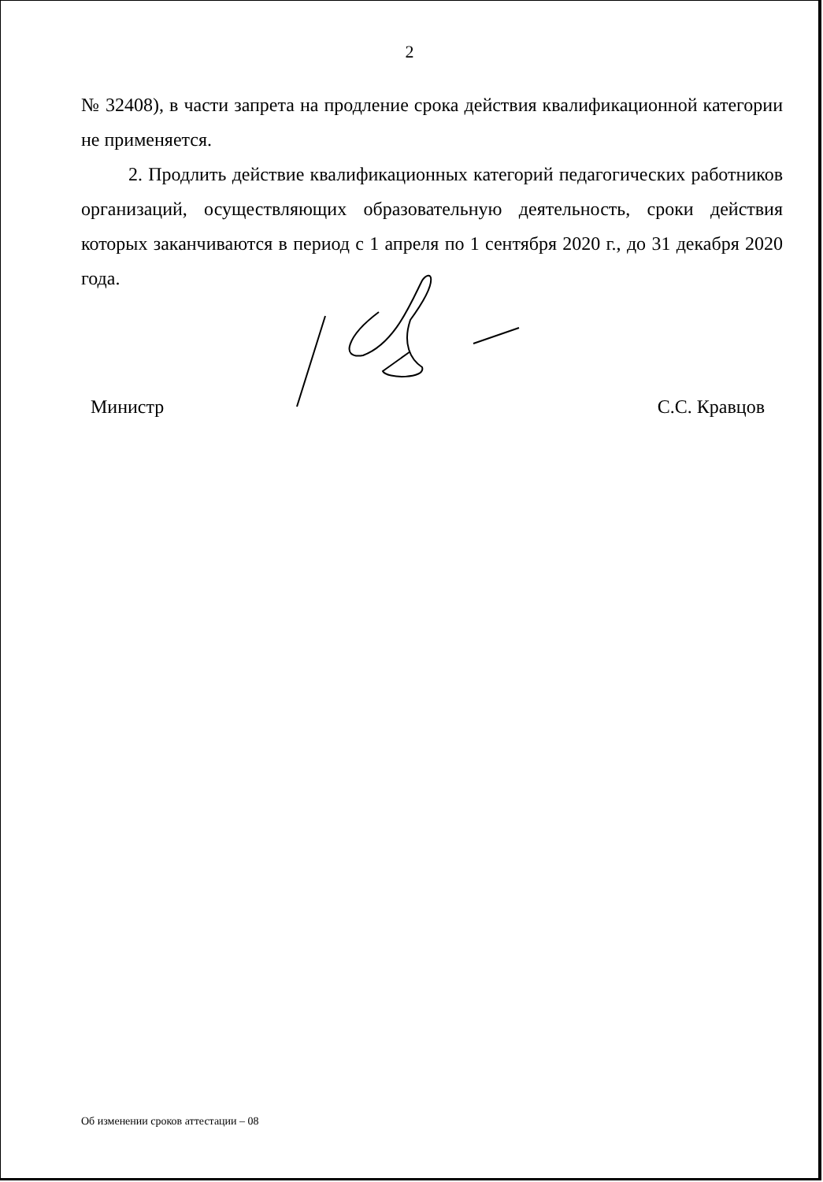2
№ 32408), в части запрета на продление срока действия квалификационной категории не применяется.
2. Продлить действие квалификационных категорий педагогических работников организаций, осуществляющих образовательную деятельность, сроки действия которых заканчиваются в период с 1 апреля по 1 сентября 2020 г., до 31 декабря 2020 года.
Министр С.С. Кравцов
Об изменении сроков аттестации – 08